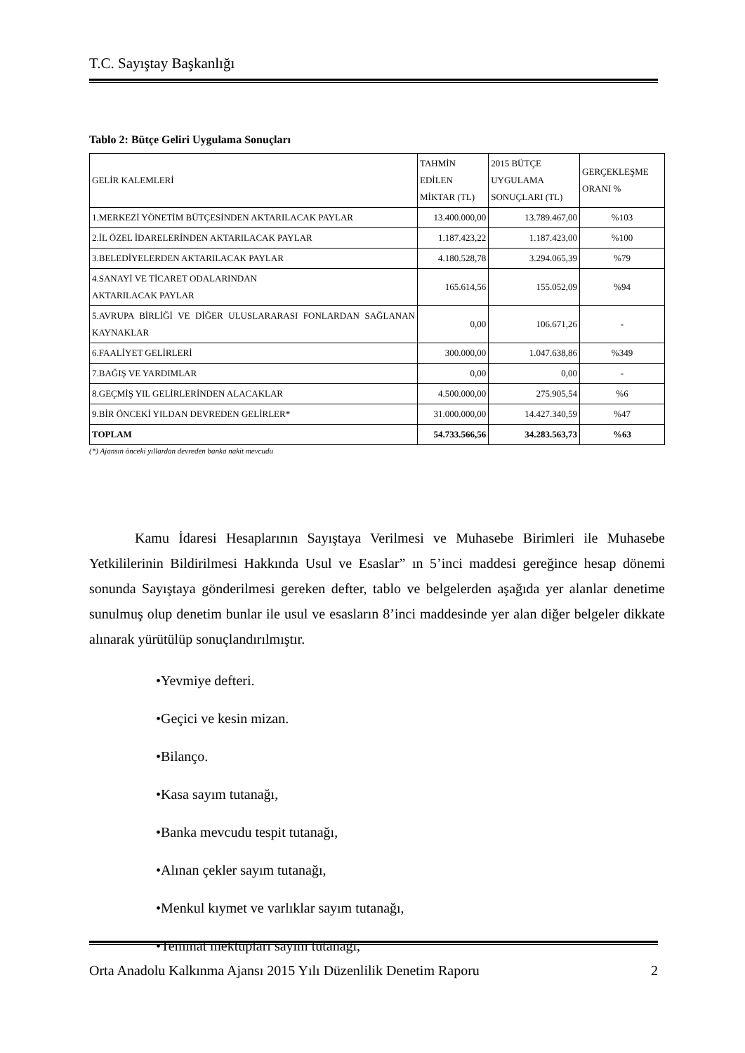T.C. Sayıştay Başkanlığı
Tablo 2: Bütçe Geliri Uygulama Sonuçları
| GELİR KALEMLERİ | TAHMİN EDİLEN MİKTAR (TL) | 2015 BÜTÇE UYGULAMA SONUÇLARI (TL) | GERÇEKLEŞME ORANI % |
| --- | --- | --- | --- |
| 1.MERKEZİ YÖNETİM BÜTÇESİNDEN AKTARILACAK PAYLAR | 13.400.000,00 | 13.789.467,00 | %103 |
| 2.İL ÖZEL İDARELERİNDEN AKTARILACAK PAYLAR | 1.187.423,22 | 1.187.423,00 | %100 |
| 3.BELEDİYELERDEN AKTARILACAK PAYLAR | 4.180.528,78 | 3.294.065,39 | %79 |
| 4.SANAYİ VE TİCARET ODALARINDAN AKTARILACAK PAYLAR | 165.614,56 | 155.052,09 | %94 |
| 5.AVRUPA BİRLİĞİ VE DİĞER ULUSLARARASI FONLARDAN SAĞLANAN KAYNAKLAR | 0,00 | 106.671,26 | - |
| 6.FAALİYET GELİRLERİ | 300.000,00 | 1.047.638,86 | %349 |
| 7.BAĞIŞ VE YARDIMLAR | 0,00 | 0,00 | - |
| 8.GEÇMİŞ YIL GELİRLERİNDEN ALACAKLAR | 4.500.000,00 | 275.905,54 | %6 |
| 9.BİR ÖNCEKİ YILDAN DEVREDEN GELİRLER* | 31.000.000,00 | 14.427.340,59 | %47 |
| TOPLAM | 54.733.566,56 | 34.283.563,73 | %63 |
(*) Ajansın önceki yıllardan devreden banka nakit mevcudu
Kamu İdaresi Hesaplarının Sayıştaya Verilmesi ve Muhasebe Birimleri ile Muhasebe Yetkililerinin Bildirilmesi Hakkında Usul ve Esaslar” ın 5’inci maddesi gereğince hesap dönemi sonunda Sayıştaya gönderilmesi gereken defter, tablo ve belgelerden aşağıda yer alanlar denetime sunulmuş olup denetim bunlar ile usul ve esasların 8’inci maddesinde yer alan diğer belgeler dikkate alınarak yürütülüp sonuçlandırılmıştır.
•Yevmiye defteri.
•Geçici ve kesin mizan.
•Bilanço.
•Kasa sayım tutanağı,
•Banka mevcudu tespit tutanağı,
•Alınan çekler sayım tutanağı,
•Menkul kıymet ve varlıklar sayım tutanağı,
•Teminat mektupları sayım tutanağı,
Orta Anadolu Kalkınma Ajansı 2015 Yılı Düzenlilik Denetim Raporu 2